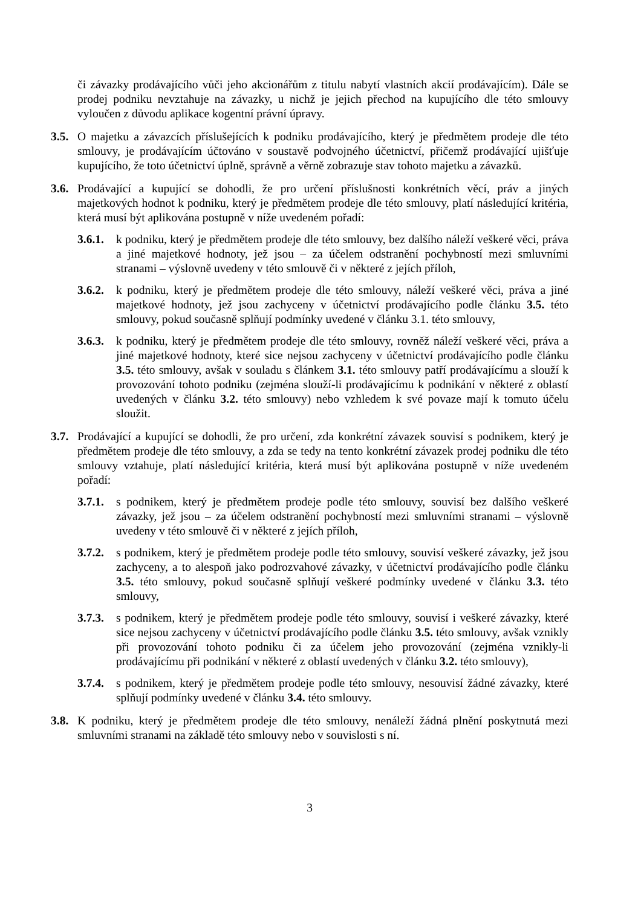či závazky prodávajícího vůči jeho akcionářům z titulu nabytí vlastních akcií prodávajícím). Dále se prodej podniku nevztahuje na závazky, u nichž je jejich přechod na kupujícího dle této smlouvy vyloučen z důvodu aplikace kogentní právní úpravy.
3.5.
O majetku a závazcích příslušejících k podniku prodávajícího, který je předmětem prodeje dle této smlouvy, je prodávajícím účtováno v soustavě podvojného účetnictví, přičemž prodávající ujišťuje kupujícího, že toto účetnictví úplně, správně a věrně zobrazuje stav tohoto majetku a závazků.
3.6.
Prodávající a kupující se dohodli, že pro určení příslušnosti konkrétních věcí, práv a jiných majetkových hodnot k podniku, který je předmětem prodeje dle této smlouvy, platí následující kritéria, která musí být aplikována postupně v níže uvedeném pořadí:
3.6.1.
k podniku, který je předmětem prodeje dle této smlouvy, bez dalšího náleží veškeré věci, práva a jiné majetkové hodnoty, jež jsou – za účelem odstranění pochybností mezi smluvními stranami – výslovně uvedeny v této smlouvě či v některé z jejích příloh,
3.6.2.
k podniku, který je předmětem prodeje dle této smlouvy, náleží veškeré věci, práva a jiné majetkové hodnoty, jež jsou zachyceny v účetnictví prodávajícího podle článku 3.5. této smlouvy, pokud současně splňují podmínky uvedené v článku 3.1. této smlouvy,
3.6.3.
k podniku, který je předmětem prodeje dle této smlouvy, rovněž náleží veškeré věci, práva a jiné majetkové hodnoty, které sice nejsou zachyceny v účetnictví prodávajícího podle článku 3.5. této smlouvy, avšak v souladu s článkem 3.1. této smlouvy patří prodávajícímu a slouží k provozování tohoto podniku (zejména slouží-li prodávajícímu k podnikání v některé z oblastí uvedených v článku 3.2. této smlouvy) nebo vzhledem k své povaze mají k tomuto účelu sloužit.
3.7.
Prodávající a kupující se dohodli, že pro určení, zda konkrétní závazek souvisí s podnikem, který je předmětem prodeje dle této smlouvy, a zda se tedy na tento konkrétní závazek prodej podniku dle této smlouvy vztahuje, platí následující kritéria, která musí být aplikována postupně v níže uvedeném pořadí:
3.7.1.
s podnikem, který je předmětem prodeje podle této smlouvy, souvisí bez dalšího veškeré závazky, jež jsou – za účelem odstranění pochybností mezi smluvními stranami – výslovně uvedeny v této smlouvě či v některé z jejích příloh,
3.7.2.
s podnikem, který je předmětem prodeje podle této smlouvy, souvisí veškeré závazky, jež jsou zachyceny, a to alespoň jako podrozvahové závazky, v účetnictví prodávajícího podle článku 3.5. této smlouvy, pokud současně splňují veškeré podmínky uvedené v článku 3.3. této smlouvy,
3.7.3.
s podnikem, který je předmětem prodeje podle této smlouvy, souvisí i veškeré závazky, které sice nejsou zachyceny v účetnictví prodávajícího podle článku 3.5. této smlouvy, avšak vznikly při provozování tohoto podniku či za účelem jeho provozování (zejména vznikly-li prodávajícímu při podnikání v některé z oblastí uvedených v článku 3.2. této smlouvy),
3.7.4.
s podnikem, který je předmětem prodeje podle této smlouvy, nesouvisí žádné závazky, které splňují podmínky uvedené v článku 3.4. této smlouvy.
3.8.
K podniku, který je předmětem prodeje dle této smlouvy, nenáleží žádná plnění poskytnutá mezi smluvními stranami na základě této smlouvy nebo v souvislosti s ní.
3